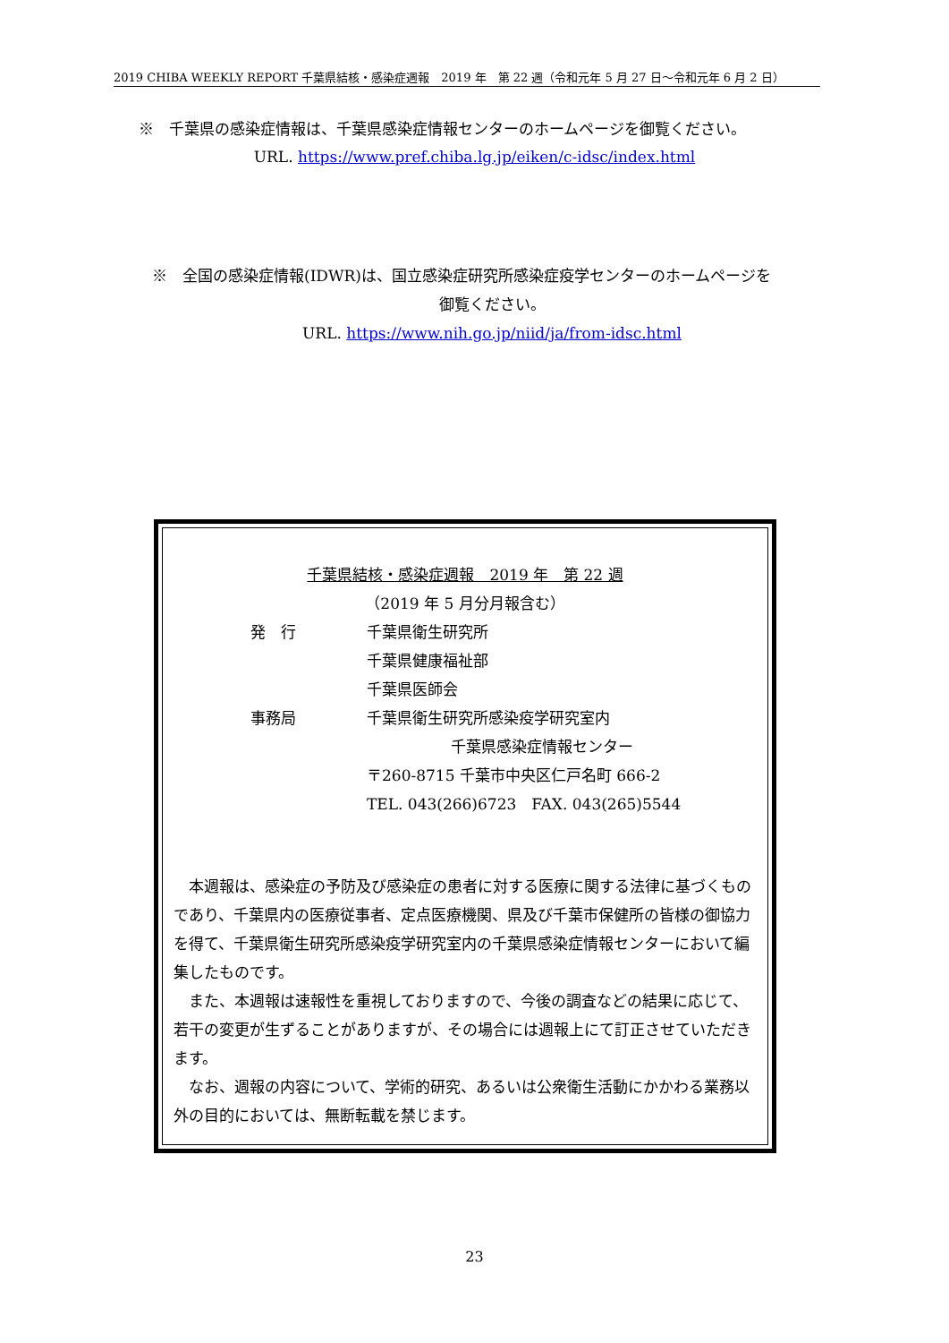2019 CHIBA WEEKLY REPORT 千葉県結核・感染症週報　2019 年　第 22 週（令和元年 5 月 27 日～令和元年 6 月 2 日）
※　千葉県の感染症情報は、千葉県感染症情報センターのホームページを御覧ください。
URL. https://www.pref.chiba.lg.jp/eiken/c-idsc/index.html
※　全国の感染症情報(IDWR)は、国立感染症研究所感染症疫学センターのホームページを
御覧ください。
URL. https://www.nih.go.jp/niid/ja/from-idsc.html
千葉県結核・感染症週報　2019 年　第 22 週
（2019 年 5 月分月報含む）
発　行 千葉県衛生研究所
千葉県健康福祉部
千葉県医師会
事務局 千葉県衛生研究所感染疫学研究室内
千葉県感染症情報センター
〒260-8715 千葉市中央区仁戸名町 666-2
TEL. 043(266)6723　FAX. 043(265)5544
本週報は、感染症の予防及び感染症の患者に対する医療に関する法律に基づくものであり、千葉県内の医療従事者、定点医療機関、県及び千葉市保健所の皆様の御協力を得て、千葉県衛生研究所感染疫学研究室内の千葉県感染症情報センターにおいて編集したものです。
また、本週報は速報性を重視しておりますので、今後の調査などの結果に応じて、若干の変更が生ずることがありますが、その場合には週報上にて訂正させていただきます。
なお、週報の内容について、学術的研究、あるいは公衆衛生活動にかかわる業務以外の目的においては、無断転載を禁じます。
23